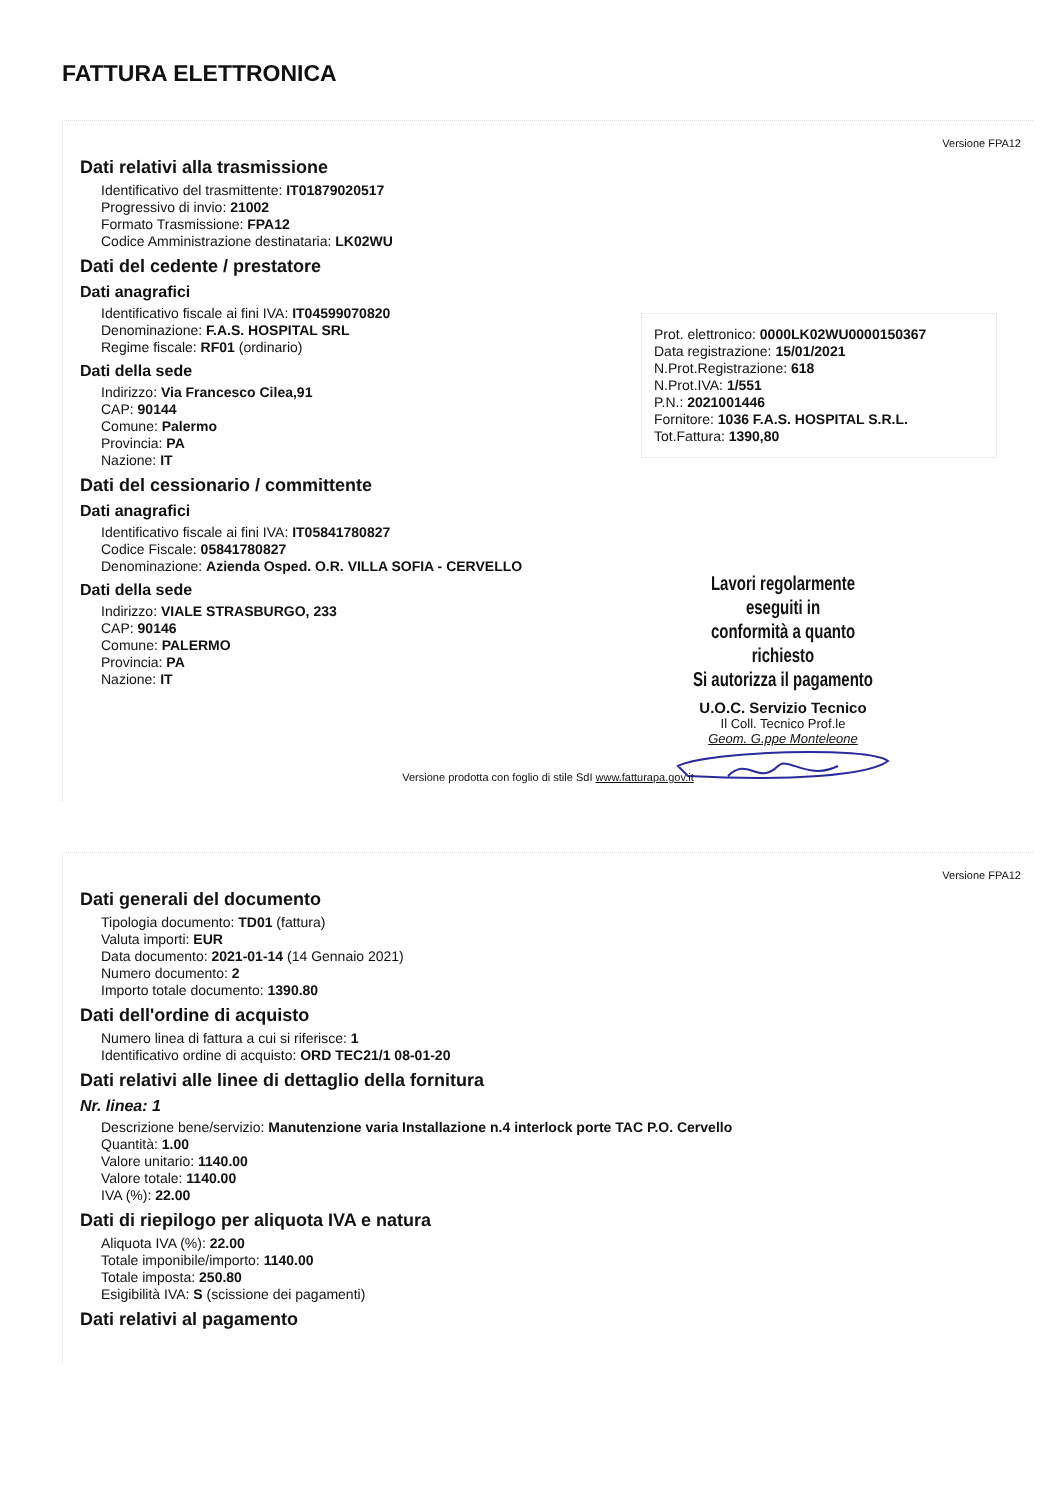FATTURA ELETTRONICA
Versione FPA12
Dati relativi alla trasmissione
Identificativo del trasmittente: IT01879020517
Progressivo di invio: 21002
Formato Trasmissione: FPA12
Codice Amministrazione destinataria: LK02WU
Dati del cedente / prestatore
Dati anagrafici
Identificativo fiscale ai fini IVA: IT04599070820
Denominazione: F.A.S. HOSPITAL SRL
Regime fiscale: RF01 (ordinario)
Dati della sede
Indirizzo: Via Francesco Cilea,91
CAP: 90144
Comune: Palermo
Provincia: PA
Nazione: IT
Dati del cessionario / committente
Dati anagrafici
Identificativo fiscale ai fini IVA: IT05841780827
Codice Fiscale: 05841780827
Denominazione: Azienda Osped. O.R. VILLA SOFIA - CERVELLO
Dati della sede
Indirizzo: VIALE STRASBURGO, 233
CAP: 90146
Comune: PALERMO
Provincia: PA
Nazione: IT
Prot. elettronico: 0000LK02WU0000150367
Data registrazione: 15/01/2021
N.Prot.Registrazione: 618
N.Prot.IVA: 1/551
P.N.: 2021001446
Fornitore: 1036 F.A.S. HOSPITAL S.R.L.
Tot.Fattura: 1390,80
Lavori regolarmente eseguiti in
conformità a quanto richiesto
Si autorizza il pagamento
U.O.C. Servizio Tecnico
Il Coll. Tecnico Prof.le
Geom. G.ppe Monteleone
Versione prodotta con foglio di stile SdI www.fatturapa.gov.it
Versione FPA12
Dati generali del documento
Tipologia documento: TD01 (fattura)
Valuta importi: EUR
Data documento: 2021-01-14 (14 Gennaio 2021)
Numero documento: 2
Importo totale documento: 1390.80
Dati dell'ordine di acquisto
Numero linea di fattura a cui si riferisce: 1
Identificativo ordine di acquisto: ORD TEC21/1 08-01-20
Dati relativi alle linee di dettaglio della fornitura
Nr. linea: 1
Descrizione bene/servizio: Manutenzione varia Installazione n.4 interlock porte TAC P.O. Cervello
Quantità: 1.00
Valore unitario: 1140.00
Valore totale: 1140.00
IVA (%): 22.00
Dati di riepilogo per aliquota IVA e natura
Aliquota IVA (%): 22.00
Totale imponibile/importo: 1140.00
Totale imposta: 250.80
Esigibilità IVA: S (scissione dei pagamenti)
Dati relativi al pagamento